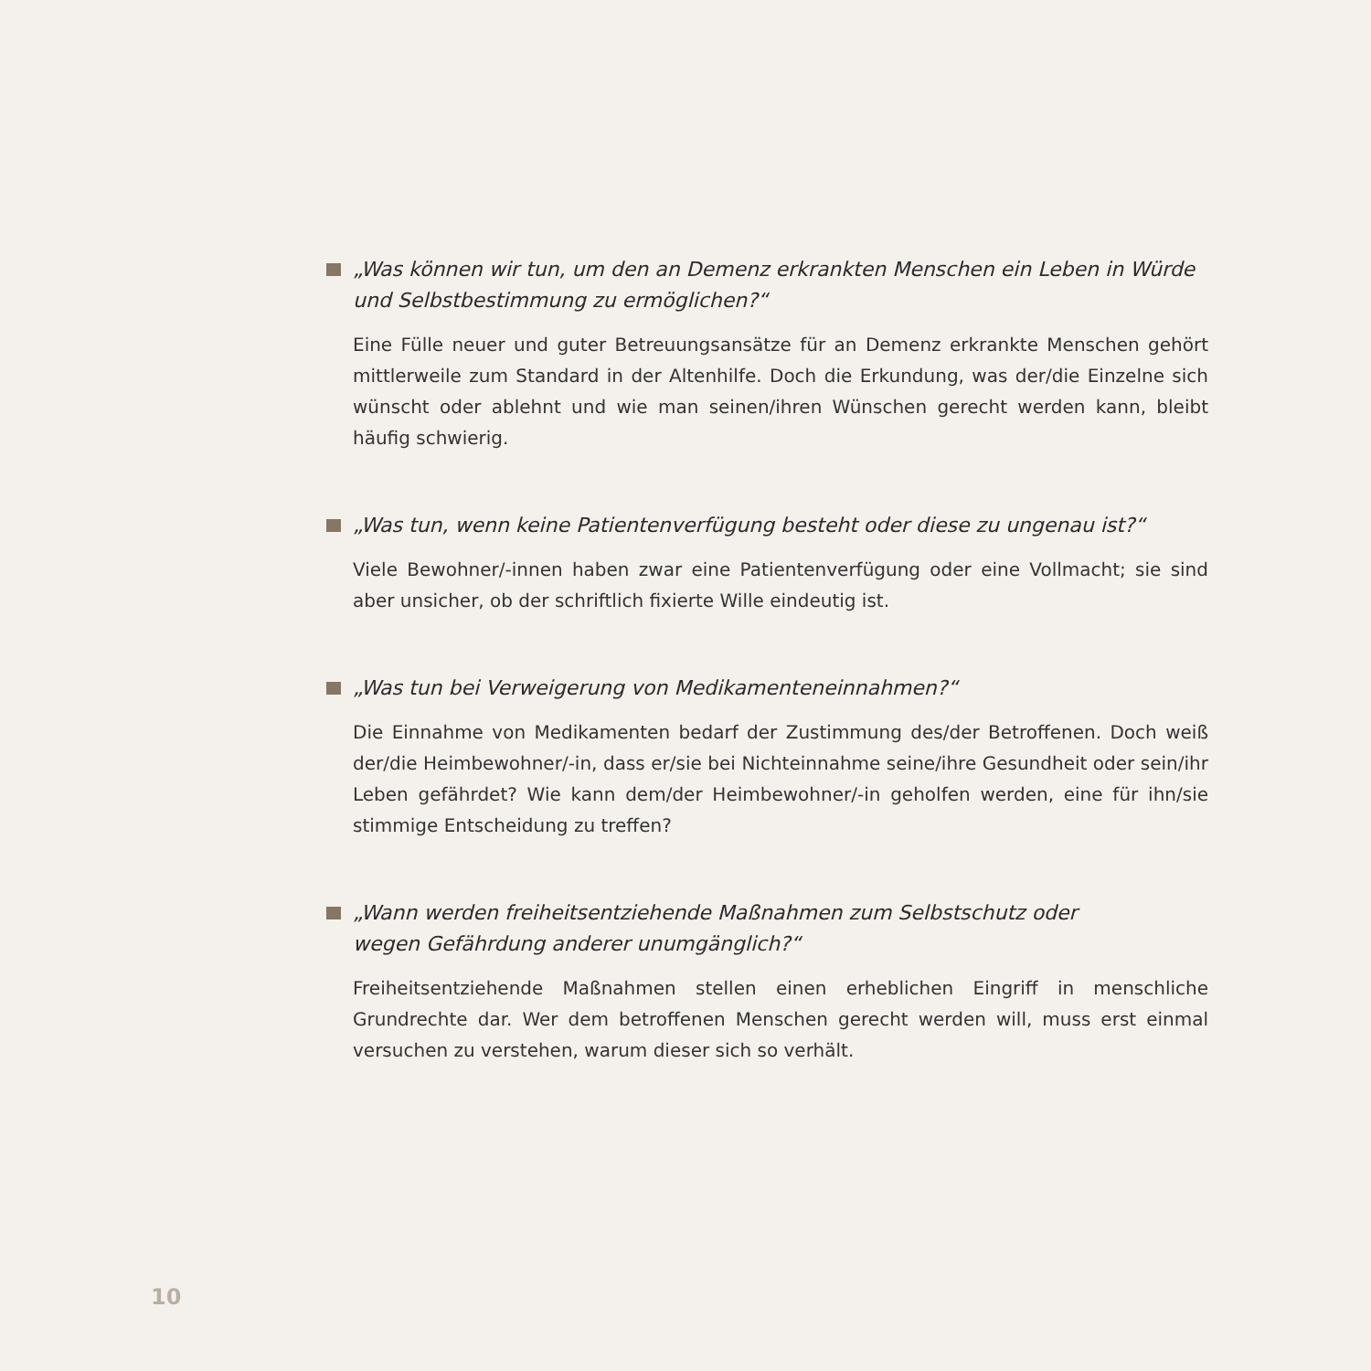„Was können wir tun, um den an Demenz erkrankten Menschen ein Leben in Würde und Selbstbestimmung zu ermöglichen?“
Eine Fülle neuer und guter Betreuungsansätze für an Demenz erkrankte Menschen gehört mittlerweile zum Standard in der Altenhilfe. Doch die Erkundung, was der/die Einzelne sich wünscht oder ablehnt und wie man seinen/ihren Wünschen gerecht werden kann, bleibt häufig schwierig.
„Was tun, wenn keine Patientenverfügung besteht oder diese zu ungenau ist?“
Viele Bewohner/-innen haben zwar eine Patientenverfügung oder eine Vollmacht; sie sind aber unsicher, ob der schriftlich fixierte Wille eindeutig ist.
„Was tun bei Verweigerung von Medikamenteneinnahmen?“
Die Einnahme von Medikamenten bedarf der Zustimmung des/der Betroffenen. Doch weiß der/die Heimbewohner/-in, dass er/sie bei Nichteinnahme seine/ihre Gesundheit oder sein/ihr Leben gefährdet? Wie kann dem/der Heimbewohner/-in geholfen werden, eine für ihn/sie stimmige Entscheidung zu treffen?
„Wann werden freiheitsentziehende Maßnahmen zum Selbstschutz oder
wegen Gefährdung anderer unumgänglich?“
Freiheitsentziehende Maßnahmen stellen einen erheblichen Eingriff in menschliche Grundrechte dar. Wer dem betroffenen Menschen gerecht werden will, muss erst einmal versuchen zu verstehen, warum dieser sich so verhält.
10